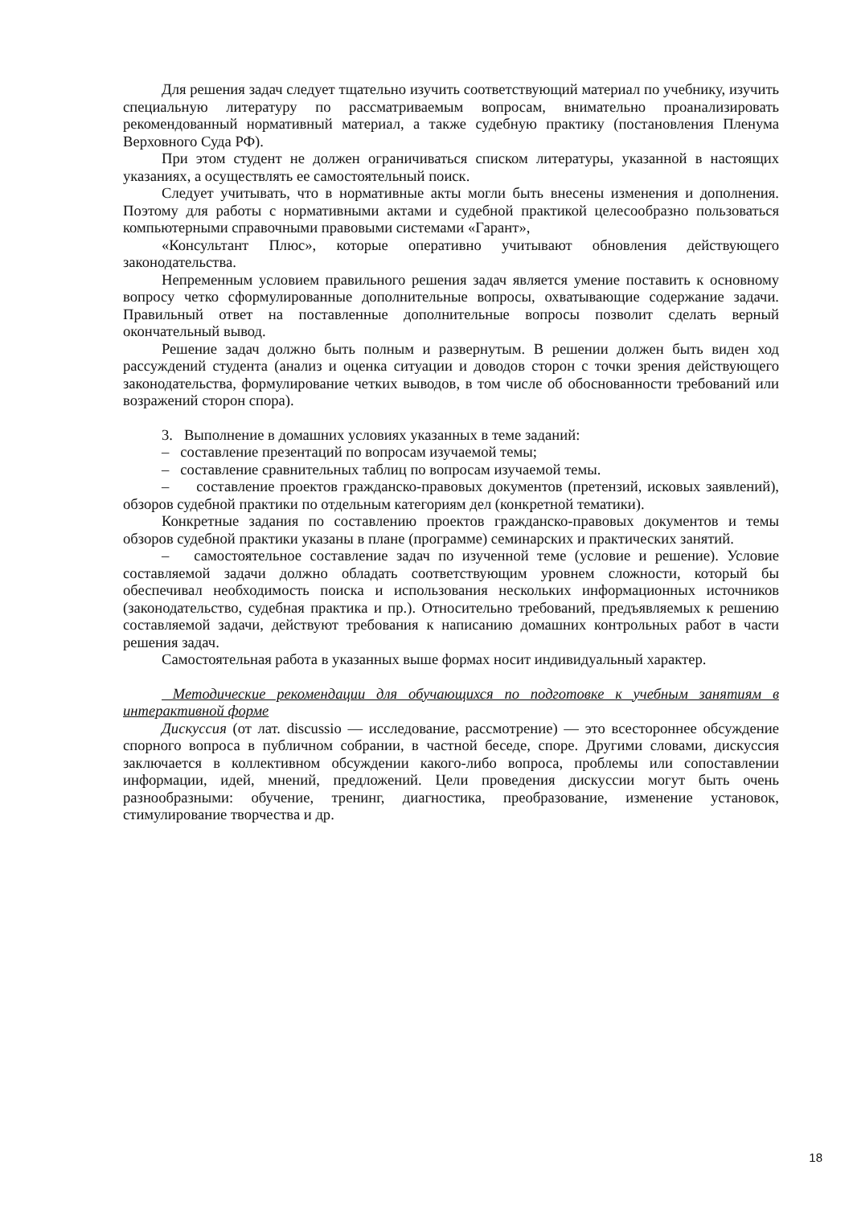Для решения задач следует тщательно изучить соответствующий материал по учебнику, изучить специальную литературу по рассматриваемым вопросам, внимательно проанализировать рекомендованный нормативный материал, а также судебную практику (постановления Пленума Верховного Суда РФ).
При этом студент не должен ограничиваться списком литературы, указанной в настоящих указаниях, а осуществлять ее самостоятельный поиск.
Следует учитывать, что в нормативные акты могли быть внесены изменения и дополнения. Поэтому для работы с нормативными актами и судебной практикой целесообразно пользоваться компьютерными справочными правовыми системами «Гарант»,
«Консультант Плюс», которые оперативно учитывают обновления действующего законодательства.
Непременным условием правильного решения задач является умение поставить к основному вопросу четко сформулированные дополнительные вопросы, охватывающие содержание задачи. Правильный ответ на поставленные дополнительные вопросы позволит сделать верный окончательный вывод.
Решение задач должно быть полным и развернутым. В решении должен быть виден ход рассуждений студента (анализ и оценка ситуации и доводов сторон с точки зрения действующего законодательства, формулирование четких выводов, в том числе об обоснованности требований или возражений сторон спора).
3. Выполнение в домашних условиях указанных в теме заданий:
– составление презентаций по вопросам изучаемой темы;
– составление сравнительных таблиц по вопросам изучаемой темы.
– составление проектов гражданско-правовых документов (претензий, исковых заявлений), обзоров судебной практики по отдельным категориям дел (конкретной тематики).
Конкретные задания по составлению проектов гражданско-правовых документов и темы обзоров судебной практики указаны в плане (программе) семинарских и практических занятий.
– самостоятельное составление задач по изученной теме (условие и решение). Условие составляемой задачи должно обладать соответствующим уровнем сложности, который бы обеспечивал необходимость поиска и использования нескольких информационных источников (законодательство, судебная практика и пр.). Относительно требований, предъявляемых к решению составляемой задачи, действуют требования к написанию домашних контрольных работ в части решения задач.
Самостоятельная работа в указанных выше формах носит индивидуальный характер.
Методические рекомендации для обучающихся по подготовке к учебным занятиям в интерактивной форме
Дискуссия (от лат. discussio — исследование, рассмотрение) — это всестороннее обсуждение спорного вопроса в публичном собрании, в частной беседе, споре. Другими словами, дискуссия заключается в коллективном обсуждении какого-либо вопроса, проблемы или сопоставлении информации, идей, мнений, предложений. Цели проведения дискуссии могут быть очень разнообразными: обучение, тренинг, диагностика, преобразование, изменение установок, стимулирование творчества и др.
18